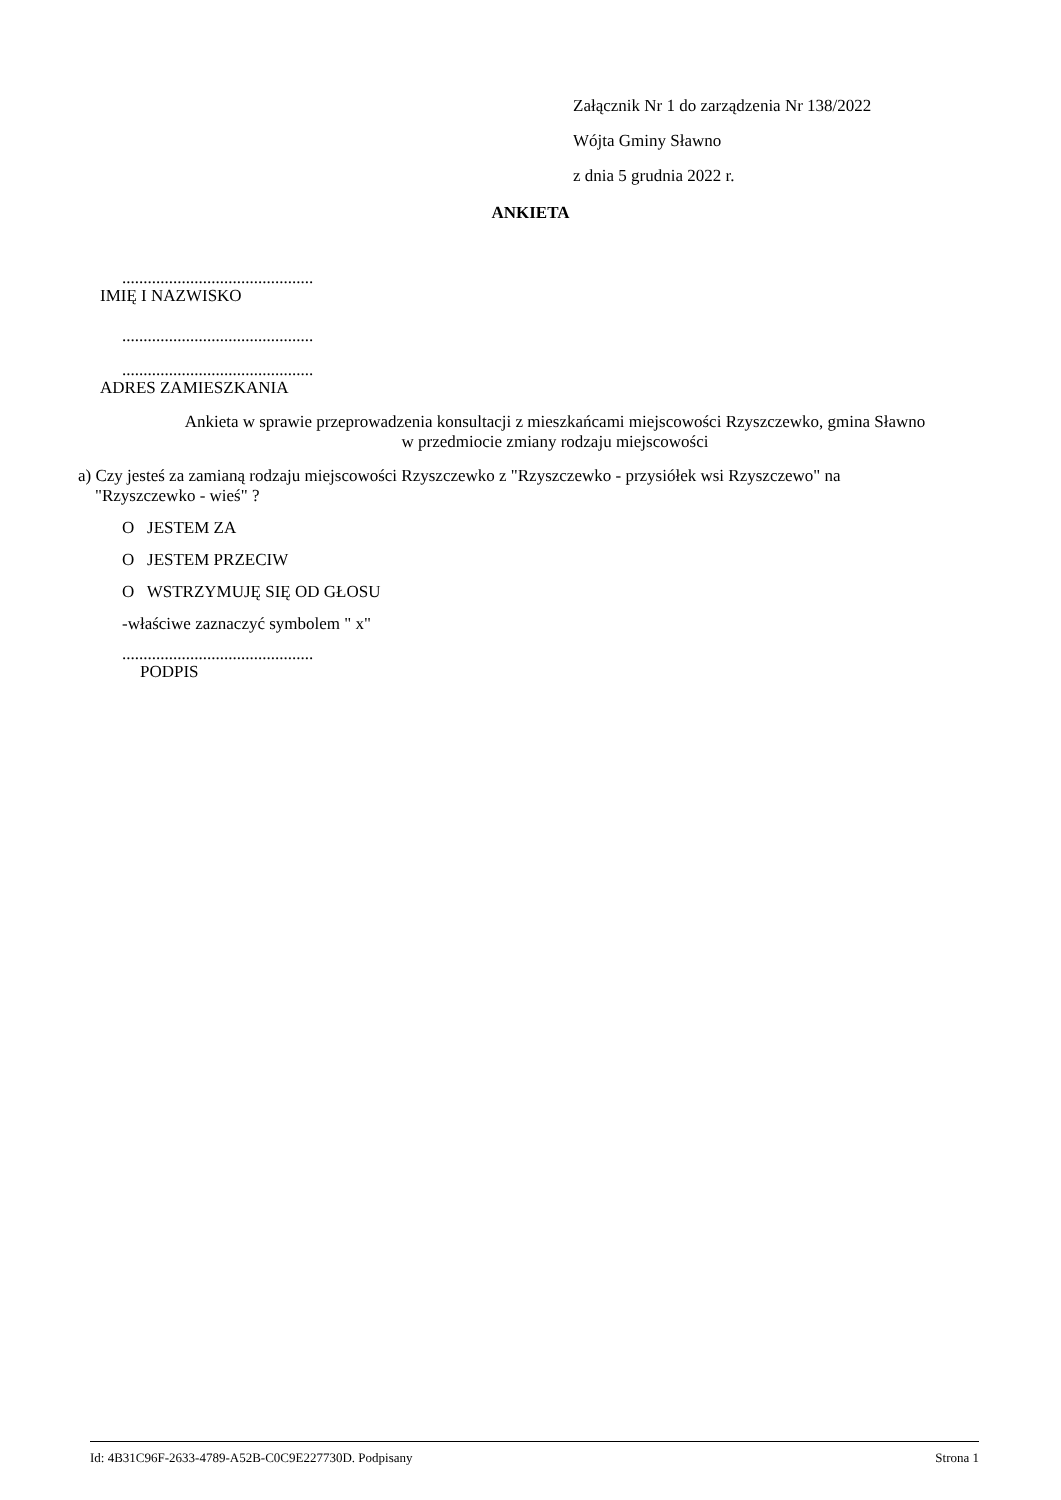Załącznik Nr 1 do zarządzenia Nr 138/2022
Wójta Gminy Sławno
z dnia 5 grudnia 2022 r.
ANKIETA
.............................................
IMIĘ I NAZWISKO
.............................................
.............................................
ADRES ZAMIESZKANIA
Ankieta w sprawie przeprowadzenia konsultacji z mieszkańcami miejscowości Rzyszczewko, gmina Sławno
w przedmiocie zmiany rodzaju miejscowości
a) Czy jesteś za zamianą rodzaju miejscowości Rzyszczewko z "Rzyszczewko - przysiółek wsi Rzyszczewo" na
"Rzyszczewko - wieś" ?
O JESTEM ZA
O JESTEM PRZECIW
O WSTRZYMUJĘ SIĘ OD GŁOSU
-właściwe zaznaczyć symbolem " x"
.............................................
PODPIS
Id: 4B31C96F-2633-4789-A52B-C0C9E227730D. Podpisany Strona 1